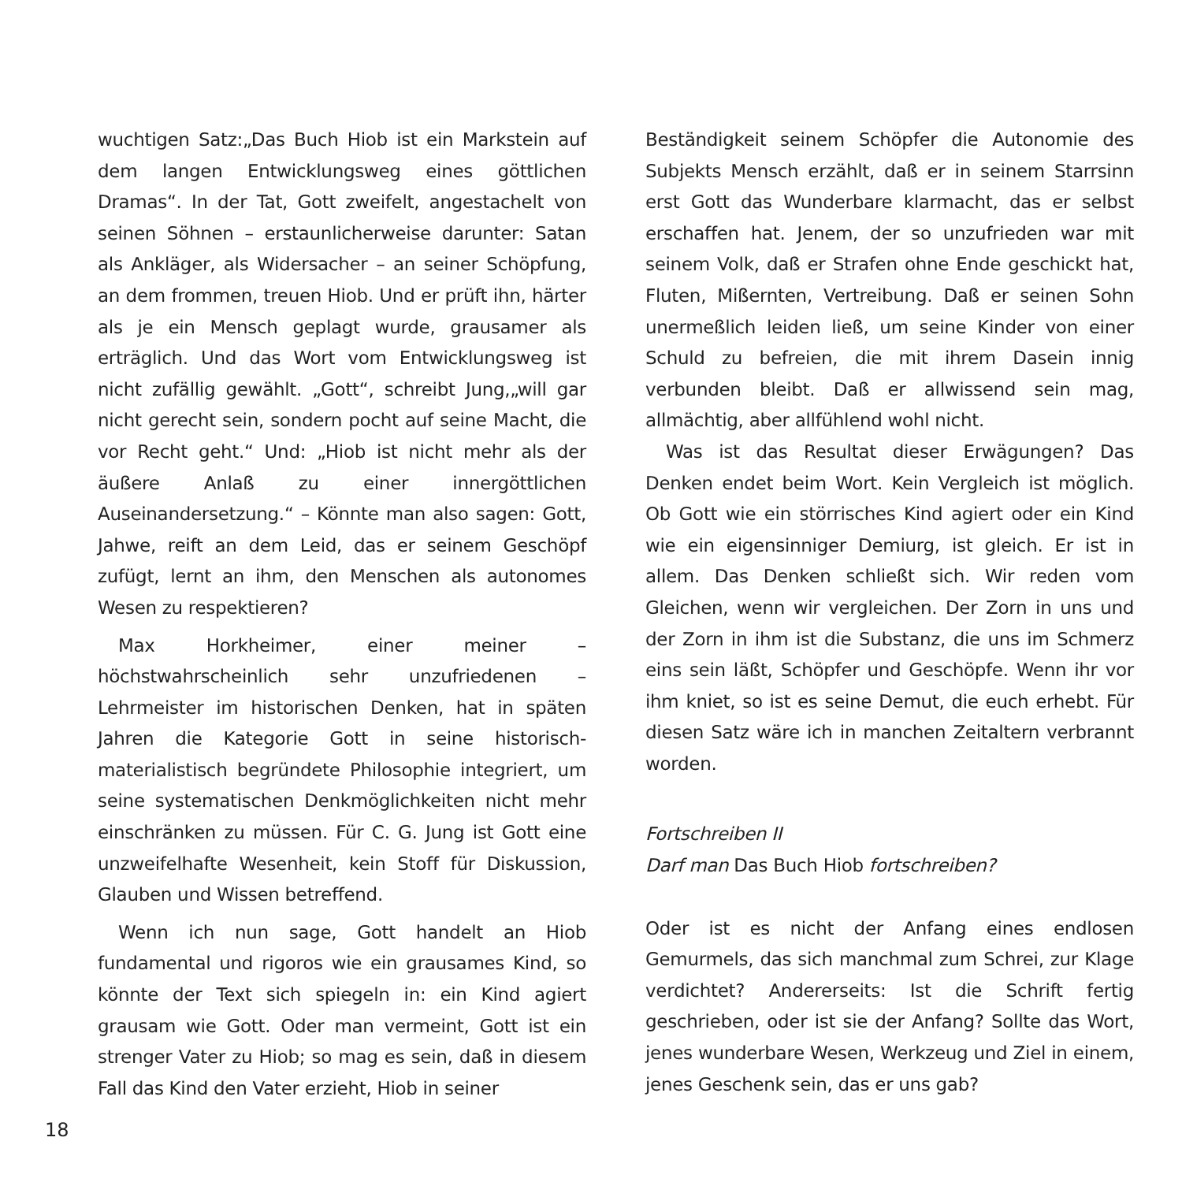wuchtigen Satz:„Das Buch Hiob ist ein Markstein auf dem langen Entwicklungsweg eines göttlichen Dramas“. In der Tat, Gott zweifelt, angestachelt von seinen Söhnen – erstaunlicherweise darunter: Satan als Ankläger, als Widersacher – an seiner Schöpfung, an dem frommen, treuen Hiob. Und er prüft ihn, härter als je ein Mensch geplagt wurde, grausamer als erträglich. Und das Wort vom Entwicklungsweg ist nicht zufällig gewählt. „Gott“, schreibt Jung,„will gar nicht gerecht sein, sondern pocht auf seine Macht, die vor Recht geht.“ Und: „Hiob ist nicht mehr als der äußere Anlaß zu einer innergöttlichen Auseinandersetzung.“ – Könnte man also sagen: Gott, Jahwe, reift an dem Leid, das er seinem Geschöpf zufügt, lernt an ihm, den Menschen als autonomes Wesen zu respektieren?
Max Horkheimer, einer meiner – höchstwahrscheinlich sehr unzufriedenen – Lehrmeister im historischen Denken, hat in späten Jahren die Kategorie Gott in seine historisch-materialistisch begründete Philosophie integriert, um seine systematischen Denkmöglichkeiten nicht mehr einschränken zu müssen. Für C. G. Jung ist Gott eine unzweifelhafte Wesenheit, kein Stoff für Diskussion, Glauben und Wissen betreffend.
Wenn ich nun sage, Gott handelt an Hiob fundamental und rigoros wie ein grausames Kind, so könnte der Text sich spiegeln in: ein Kind agiert grausam wie Gott. Oder man vermeint, Gott ist ein strenger Vater zu Hiob; so mag es sein, daß in diesem Fall das Kind den Vater erzieht, Hiob in seiner
Beständigkeit seinem Schöpfer die Autonomie des Subjekts Mensch erzählt, daß er in seinem Starrsinn erst Gott das Wunderbare klarmacht, das er selbst erschaffen hat. Jenem, der so unzufrieden war mit seinem Volk, daß er Strafen ohne Ende geschickt hat, Fluten, Mißernten, Vertreibung. Daß er seinen Sohn unermeßlich leiden ließ, um seine Kinder von einer Schuld zu befreien, die mit ihrem Dasein innig verbunden bleibt. Daß er allwissend sein mag, allmächtig, aber allfühlend wohl nicht.
Was ist das Resultat dieser Erwägungen? Das Denken endet beim Wort. Kein Vergleich ist möglich. Ob Gott wie ein störrisches Kind agiert oder ein Kind wie ein eigensinniger Demiurg, ist gleich. Er ist in allem. Das Denken schließt sich. Wir reden vom Gleichen, wenn wir vergleichen. Der Zorn in uns und der Zorn in ihm ist die Substanz, die uns im Schmerz eins sein läßt, Schöpfer und Geschöpfe. Wenn ihr vor ihm kniet, so ist es seine Demut, die euch erhebt. Für diesen Satz wäre ich in manchen Zeitaltern verbrannt worden.
Fortschreiben II
Darf man Das Buch Hiob fortschreiben?
Oder ist es nicht der Anfang eines endlosen Gemurmels, das sich manchmal zum Schrei, zur Klage verdichtet? Andererseits: Ist die Schrift fertig geschrieben, oder ist sie der Anfang? Sollte das Wort, jenes wunderbare Wesen, Werkzeug und Ziel in einem, jenes Geschenk sein, das er uns gab?
18